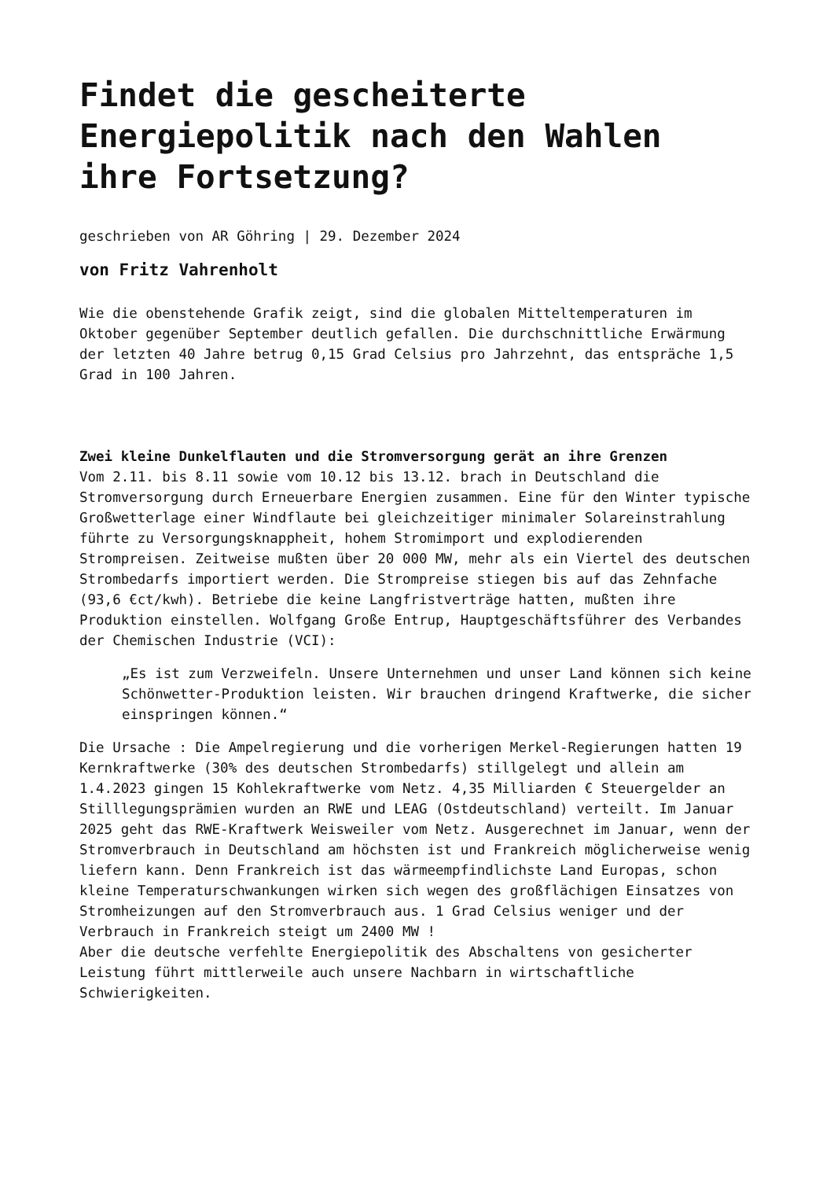Findet die gescheiterte Energiepolitik nach den Wahlen ihre Fortsetzung?
geschrieben von AR Göhring | 29. Dezember 2024
von Fritz Vahrenholt
Wie die obenstehende Grafik zeigt, sind die globalen Mitteltemperaturen im Oktober gegenüber September deutlich gefallen. Die durchschnittliche Erwärmung der letzten 40 Jahre betrug 0,15 Grad Celsius pro Jahrzehnt, das entspräche 1,5 Grad in 100 Jahren.
Zwei kleine Dunkelflauten und die Stromversorgung gerät an ihre Grenzen
Vom 2.11. bis 8.11 sowie vom 10.12 bis 13.12. brach in Deutschland die Stromversorgung durch Erneuerbare Energien zusammen. Eine für den Winter typische Großwetterlage einer Windflaute bei gleichzeitiger minimaler Solareinstrahlung führte zu Versorgungsknappheit, hohem Stromimport und explodierenden Strompreisen. Zeitweise mußten über 20 000 MW, mehr als ein Viertel des deutschen Strombedarfs importiert werden. Die Strompreise stiegen bis auf das Zehnfache (93,6 €ct/kwh). Betriebe die keine Langfristverträge hatten, mußten ihre Produktion einstellen. Wolfgang Große Entrup, Hauptgeschäftsführer des Verbandes der Chemischen Industrie (VCI):
„Es ist zum Verzweifeln. Unsere Unternehmen und unser Land können sich keine Schönwetter-Produktion leisten. Wir brauchen dringend Kraftwerke, die sicher einspringen können.“
Die Ursache : Die Ampelregierung und die vorherigen Merkel-Regierungen hatten 19 Kernkraftwerke (30% des deutschen Strombedarfs) stillgelegt und allein am 1.4.2023 gingen 15 Kohlekraftwerke vom Netz. 4,35 Milliarden € Steuergelder an Stilllegungsprämien wurden an RWE und LEAG (Ostdeutschland) verteilt. Im Januar 2025 geht das RWE-Kraftwerk Weisweiler vom Netz. Ausgerechnet im Januar, wenn der Stromverbrauch in Deutschland am höchsten ist und Frankreich möglicherweise wenig liefern kann. Denn Frankreich ist das wärmeempfindlichste Land Europas, schon kleine Temperaturschwankungen wirken sich wegen des großflächigen Einsatzes von Stromheizungen auf den Stromverbrauch aus. 1 Grad Celsius weniger und der Verbrauch in Frankreich steigt um 2400 MW !
Aber die deutsche verfehlte Energiepolitik des Abschaltens von gesicherter Leistung führt mittlerweile auch unsere Nachbarn in wirtschaftliche Schwierigkeiten.